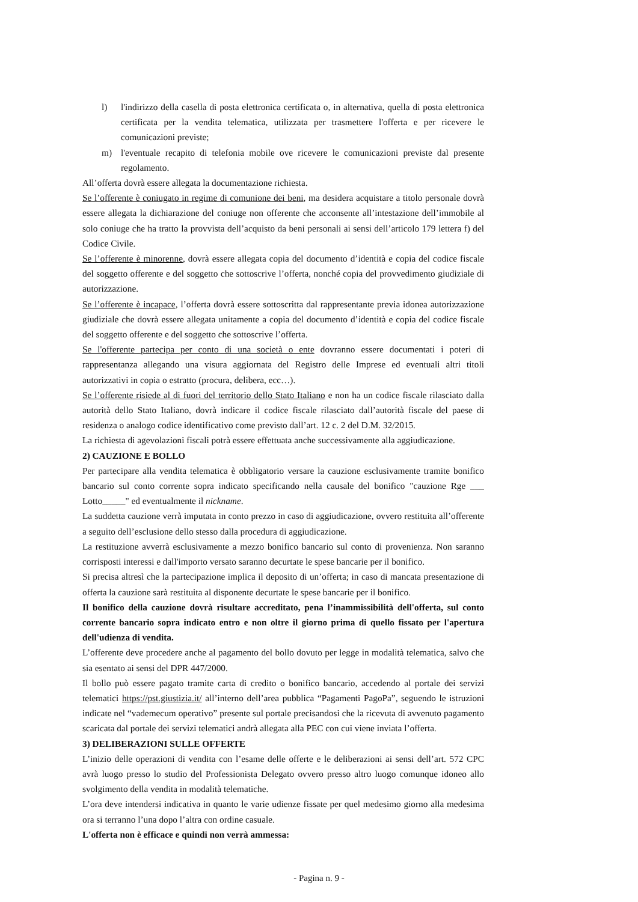l) l'indirizzo della casella di posta elettronica certificata o, in alternativa, quella di posta elettronica certificata per la vendita telematica, utilizzata per trasmettere l'offerta e per ricevere le comunicazioni previste;
m) l'eventuale recapito di telefonia mobile ove ricevere le comunicazioni previste dal presente regolamento.
All’offerta dovrà essere allegata la documentazione richiesta.
Se l’offerente è coniugato in regime di comunione dei beni, ma desidera acquistare a titolo personale dovrà essere allegata la dichiarazione del coniuge non offerente che acconsente all’intestazione dell’immobile al solo coniuge che ha tratto la provvista dell’acquisto da beni personali ai sensi dell’articolo 179 lettera f) del Codice Civile.
Se l’offerente è minorenne, dovrà essere allegata copia del documento d’identità e copia del codice fiscale del soggetto offerente e del soggetto che sottoscrive l’offerta, nonché copia del provvedimento giudiziale di autorizzazione.
Se l’offerente è incapace, l’offerta dovrà essere sottoscritta dal rappresentante previa idonea autorizzazione giudiziale che dovrà essere allegata unitamente a copia del documento d’identità e copia del codice fiscale del soggetto offerente e del soggetto che sottoscrive l’offerta.
Se l'offerente partecipa per conto di una società o ente dovranno essere documentati i poteri di rappresentanza allegando una visura aggiornata del Registro delle Imprese ed eventuali altri titoli autorizzativi in copia o estratto (procura, delibera, ecc…).
Se l’offerente risiede al di fuori del territorio dello Stato Italiano e non ha un codice fiscale rilasciato dalla autorità dello Stato Italiano, dovrà indicare il codice fiscale rilasciato dall’autorità fiscale del paese di residenza o analogo codice identificativo come previsto dall’art. 12 c. 2 del D.M. 32/2015.
La richiesta di agevolazioni fiscali potrà essere effettuata anche successivamente alla aggiudicazione.
2) CAUZIONE E BOLLO
Per partecipare alla vendita telematica è obbligatorio versare la cauzione esclusivamente tramite bonifico bancario sul conto corrente sopra indicato specificando nella causale del bonifico "cauzione Rge ___ Lotto_____" ed eventualmente il nickname.
La suddetta cauzione verrà imputata in conto prezzo in caso di aggiudicazione, ovvero restituita all’offerente a seguito dell’esclusione dello stesso dalla procedura di aggiudicazione.
La restituzione avverrà esclusivamente a mezzo bonifico bancario sul conto di provenienza. Non saranno corrisposti interessi e dall'importo versato saranno decurtate le spese bancarie per il bonifico.
Si precisa altresì che la partecipazione implica il deposito di un’offerta; in caso di mancata presentazione di offerta la cauzione sarà restituita al disponente decurtate le spese bancarie per il bonifico.
Il bonifico della cauzione dovrà risultare accreditato, pena l’inammissibilità dell'offerta, sul conto corrente bancario sopra indicato entro e non oltre il giorno prima di quello fissato per l'apertura dell'udienza di vendita.
L’offerente deve procedere anche al pagamento del bollo dovuto per legge in modalità telematica, salvo che sia esentato ai sensi del DPR 447/2000.
Il bollo può essere pagato tramite carta di credito o bonifico bancario, accedendo al portale dei servizi telematici https://pst.giustizia.it/ all’interno dell’area pubblica “Pagamenti PagoPa”, seguendo le istruzioni indicate nel “vademecum operativo” presente sul portale precisandosi che la ricevuta di avvenuto pagamento scaricata dal portale dei servizi telematici andrà allegata alla PEC con cui viene inviata l’offerta.
3) DELIBERAZIONI SULLE OFFERTE
L’inizio delle operazioni di vendita con l’esame delle offerte e le deliberazioni ai sensi dell’art. 572 CPC avrà luogo presso lo studio del Professionista Delegato ovvero presso altro luogo comunque idoneo allo svolgimento della vendita in modalità telematiche.
L’ora deve intendersi indicativa in quanto le varie udienze fissate per quel medesimo giorno alla medesima ora si terranno l’una dopo l’altra con ordine casuale.
L'offerta non è efficace e quindi non verrà ammessa:
- Pagina n. 9 -